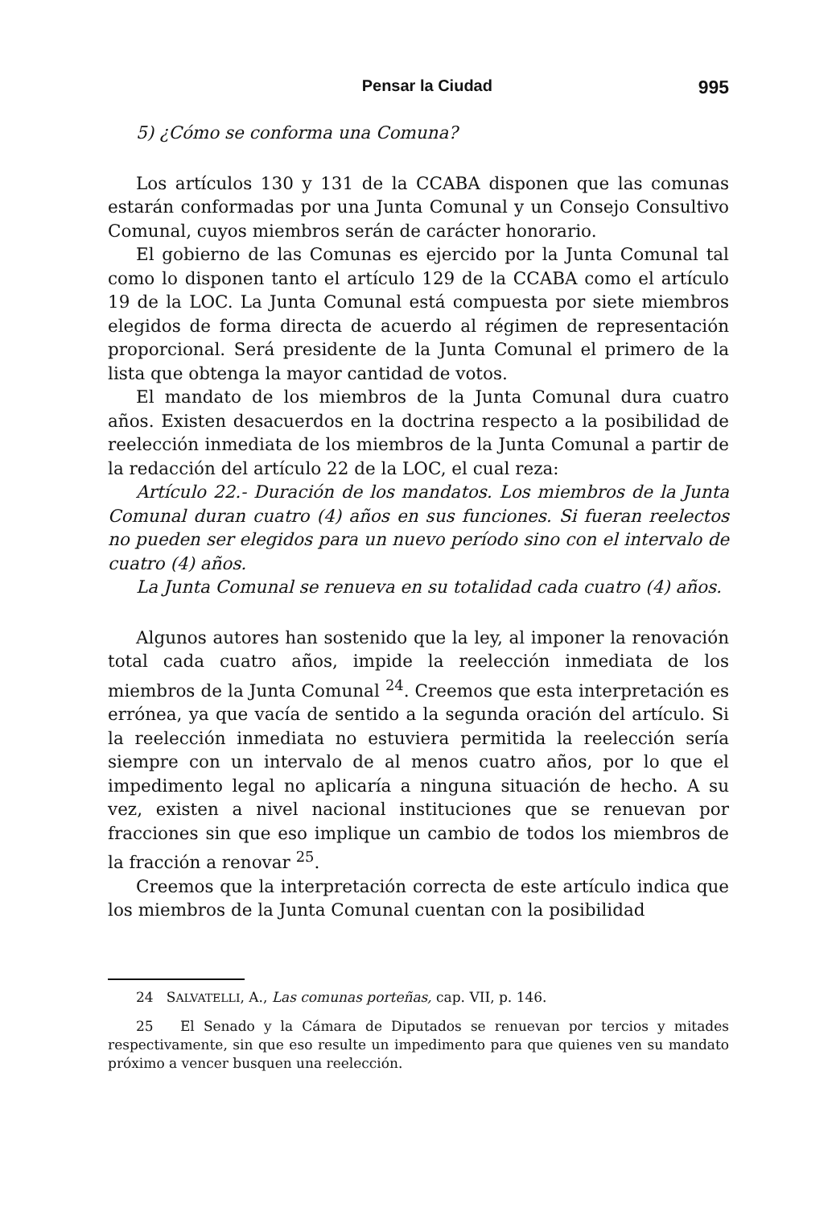Pensar la Ciudad 995
5) ¿Cómo se conforma una Comuna?
Los artículos 130 y 131 de la CCABA disponen que las comunas estarán conformadas por una Junta Comunal y un Consejo Consultivo Comunal, cuyos miembros serán de carácter honorario.
El gobierno de las Comunas es ejercido por la Junta Comunal tal como lo disponen tanto el artículo 129 de la CCABA como el artículo 19 de la LOC. La Junta Comunal está compuesta por siete miembros elegidos de forma directa de acuerdo al régimen de representación proporcional. Será presidente de la Junta Comunal el primero de la lista que obtenga la mayor cantidad de votos.
El mandato de los miembros de la Junta Comunal dura cuatro años. Existen desacuerdos en la doctrina respecto a la posibilidad de reelección inmediata de los miembros de la Junta Comunal a partir de la redacción del artículo 22 de la LOC, el cual reza:
Artículo 22.- Duración de los mandatos. Los miembros de la Junta Comunal duran cuatro (4) años en sus funciones. Si fueran reelectos no pueden ser elegidos para un nuevo período sino con el intervalo de cuatro (4) años.
La Junta Comunal se renueva en su totalidad cada cuatro (4) años.
Algunos autores han sostenido que la ley, al imponer la renovación total cada cuatro años, impide la reelección inmediata de los miembros de la Junta Comunal <sup>24</sup>. Creemos que esta interpretación es errónea, ya que vacía de sentido a la segunda oración del artículo. Si la reelección inmediata no estuviera permitida la reelección sería siempre con un intervalo de al menos cuatro años, por lo que el impedimento legal no aplicaría a ninguna situación de hecho. A su vez, existen a nivel nacional instituciones que se renuevan por fracciones sin que eso implique un cambio de todos los miembros de la fracción a renovar <sup>25</sup>.
Creemos que la interpretación correcta de este artículo indica que los miembros de la Junta Comunal cuentan con la posibilidad
24 SALVATELLI, A., Las comunas porteñas, cap. VII, p. 146.
25 El Senado y la Cámara de Diputados se renuevan por tercios y mitades respectivamente, sin que eso resulte un impedimento para que quienes ven su mandato próximo a vencer busquen una reelección.